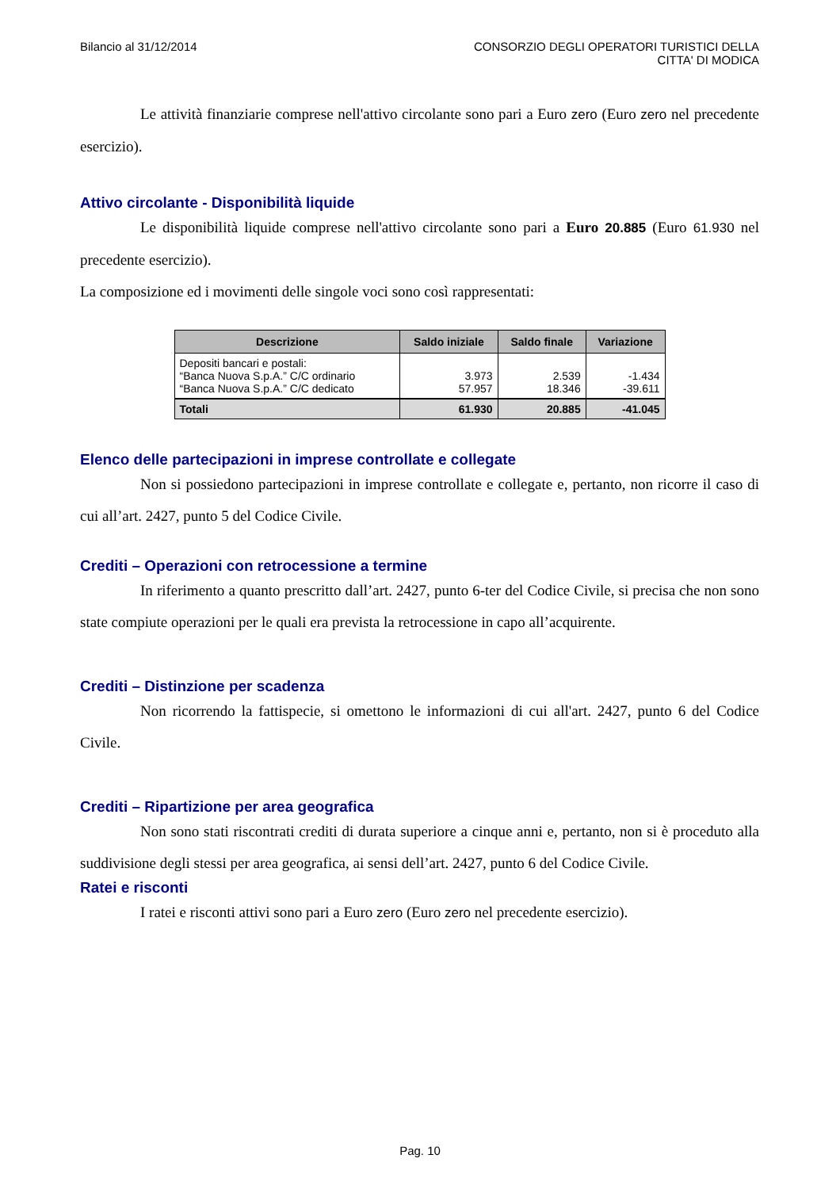Bilancio al 31/12/2014 CONSORZIO DEGLI OPERATORI TURISTICI DELLA
CITTA' DI MODICA
Le attività finanziarie comprese nell'attivo circolante sono pari a Euro zero (Euro zero nel precedente esercizio).
Attivo circolante - Disponibilità liquide
Le disponibilità liquide comprese nell'attivo circolante sono pari a Euro 20.885 (Euro 61.930 nel precedente esercizio).
La composizione ed i movimenti delle singole voci sono così rappresentati:
| Descrizione | Saldo iniziale | Saldo finale | Variazione |
| --- | --- | --- | --- |
| Depositi bancari e postali: “Banca Nuova S.p.A.” C/C ordinario “Banca Nuova S.p.A.” C/C dedicato | 3.973 57.957 | 2.539 18.346 | -1.434 -39.611 |
| Totali | 61.930 | 20.885 | -41.045 |
Elenco delle partecipazioni in imprese controllate e collegate
Non si possiedono partecipazioni in imprese controllate e collegate e, pertanto, non ricorre il caso di cui all’art. 2427, punto 5 del Codice Civile.
Crediti – Operazioni con retrocessione a termine
In riferimento a quanto prescritto dall’art. 2427, punto 6-ter del Codice Civile, si precisa che non sono state compiute operazioni per le quali era prevista la retrocessione in capo all’acquirente.
Crediti – Distinzione per scadenza
Non ricorrendo la fattispecie, si omettono le informazioni di cui all'art. 2427, punto 6 del Codice Civile.
Crediti – Ripartizione per area geografica
Non sono stati riscontrati crediti di durata superiore a cinque anni e, pertanto, non si è proceduto alla suddivisione degli stessi per area geografica, ai sensi dell’art. 2427, punto 6 del Codice Civile.
Ratei e risconti
I ratei e risconti attivi sono pari a Euro zero (Euro zero nel precedente esercizio).
Pag. 10